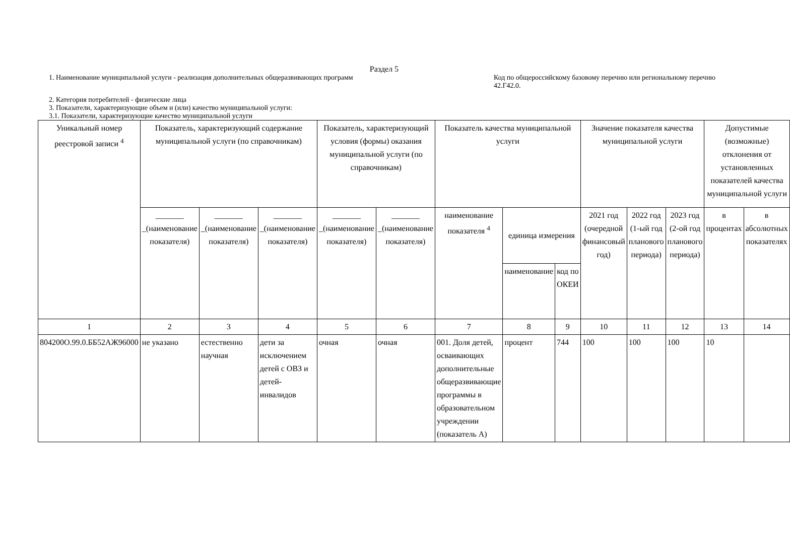Раздел 5
1. Наименование муниципальной услуги - реализация дополнительных общеразвивающих программ
Код по общероссийскому базовому перечню или региональному перечню 42.Г42.0.
2. Категория потребителей - физические лица
3. Показатели, характеризующие объем и (или) качество муниципальной услуги:
3.1. Показатели, характеризующие качество муниципальной услуги
| Уникальный номер реестровой записи <sup>4</sup> | Показатель, характеризующий содержание муниципальной услуги (по справочникам) | | | Показатель, характеризующий условия (формы) оказания муниципальной услуги (по справочникам) | | Показатель качества муниципальной услуги | | | Значение показателя качества муниципальной услуги | | | Допустимые (возможные) отклонения от установленных показателей качества муниципальной услуги | |
| | _______ _(наименование показателя) | _______ _(наименование показателя) | _______ _(наименование показателя) | _______ _(наименование показателя) | _______ _(наименование показателя) | наименование показателя <sup>4</sup> | единица измерения | | 2021 год (очередной финансовый год) | 2022 год (1-ый год планового периода) | 2023 год (2-ой год планового периода) | в процентах | в абсолютных показателях |
| | | | | | | | наименование | код по ОКЕИ | | | | | |
| 1 | 2 | 3 | 4 | 5 | 6 | 7 | 8 | 9 | 10 | 11 | 12 | 13 | 14 |
| 804200О.99.0.ББ52АЖ96000 | не указано | естественно научная | дети за исключением детей с ОВЗ и детей-инвалидов | очная | очная | 001. Доля детей, осваивающих дополнительные общеразвивающие программы в образовательном учреждении (показатель А) | процент | 744 | 100 | 100 | 100 | 10 | |